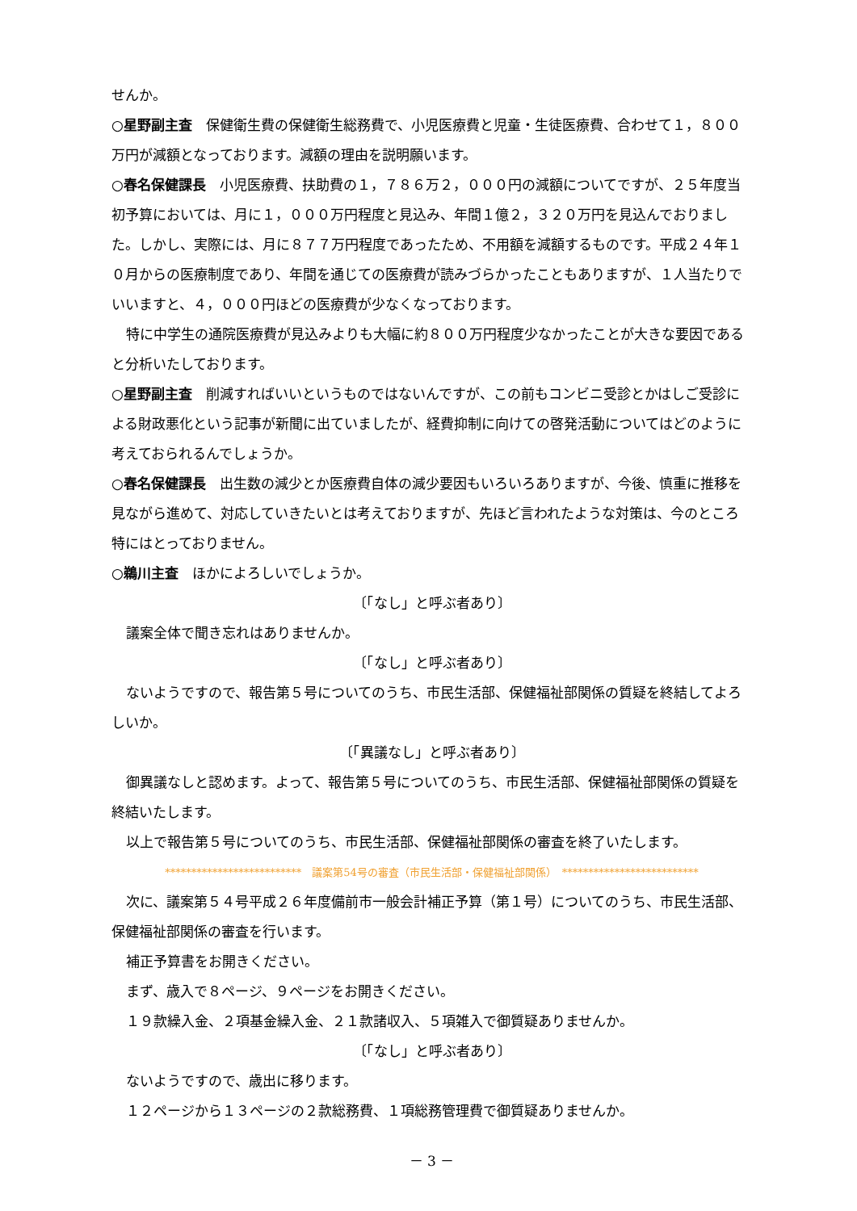せんか。
○星野副主査　保健衛生費の保健衛生総務費で、小児医療費と児童・生徒医療費、合わせて１，８００万円が減額となっております。減額の理由を説明願います。
○春名保健課長　小児医療費、扶助費の１，７８６万２，０００円の減額についてですが、２５年度当初予算においては、月に１，０００万円程度と見込み、年間１億２，３２０万円を見込んでおりました。しかし、実際には、月に８７７万円程度であったため、不用額を減額するものです。平成２４年１０月からの医療制度であり、年間を通じての医療費が読みづらかったこともありますが、１人当たりでいいますと、４，０００円ほどの医療費が少なくなっております。
特に中学生の通院医療費が見込みよりも大幅に約８００万円程度少なかったことが大きな要因であると分析いたしております。
○星野副主査　削減すればいいというものではないんですが、この前もコンビニ受診とかはしご受診による財政悪化という記事が新聞に出ていましたが、経費抑制に向けての啓発活動についてはどのように考えておられるんでしょうか。
○春名保健課長　出生数の減少とか医療費自体の減少要因もいろいろありますが、今後、慎重に推移を見ながら進めて、対応していきたいとは考えておりますが、先ほど言われたような対策は、今のところ特にはとっておりません。
○鵜川主査　ほかによろしいでしょうか。
〔「なし」と呼ぶ者あり〕
議案全体で聞き忘れはありませんか。
〔「なし」と呼ぶ者あり〕
ないようですので、報告第５号についてのうち、市民生活部、保健福祉部関係の質疑を終結してよろしいか。
〔「異議なし」と呼ぶ者あり〕
御異議なしと認めます。よって、報告第５号についてのうち、市民生活部、保健福祉部関係の質疑を終結いたします。
以上で報告第５号についてのうち、市民生活部、保健福祉部関係の審査を終了いたします。
**************************　議案第54号の審査（市民生活部・保健福祉部関係）　**************************
次に、議案第５４号平成２６年度備前市一般会計補正予算（第１号）についてのうち、市民生活部、保健福祉部関係の審査を行います。
補正予算書をお開きください。
まず、歳入で８ページ、９ページをお開きください。
１９款繰入金、２項基金繰入金、２１款諸収入、５項雑入で御質疑ありませんか。
〔「なし」と呼ぶ者あり〕
ないようですので、歳出に移ります。
１２ページから１３ページの２款総務費、１項総務管理費で御質疑ありませんか。
－ 3 －